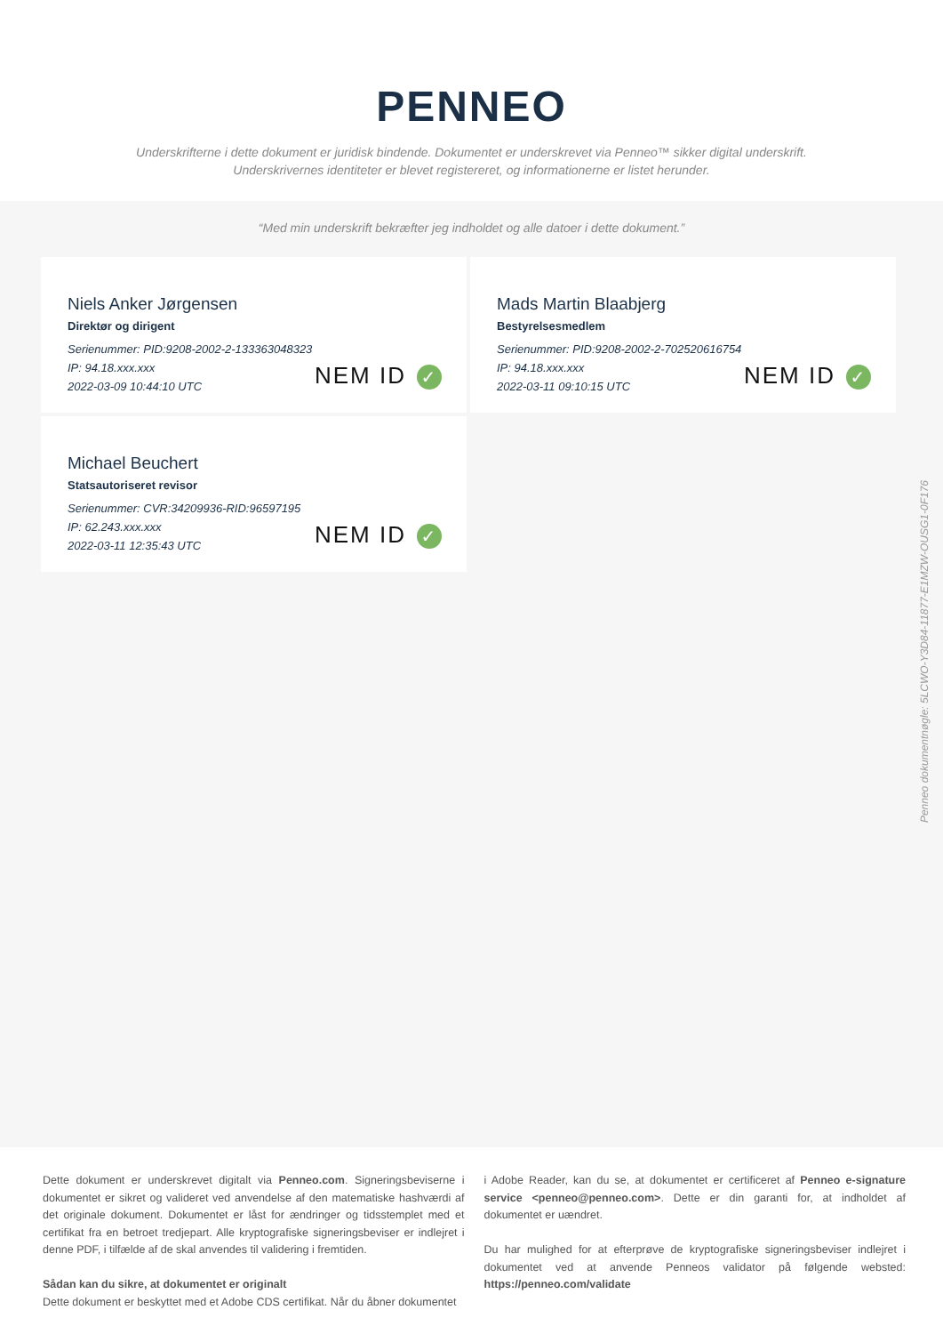PENNEO
Underskrifterne i dette dokument er juridisk bindende. Dokumentet er underskrevet via Penneo™ sikker digital underskrift.
Underskrivernes identiteter er blevet registereret, og informationerne er listet herunder.
“Med min underskrift bekræfter jeg indholdet og alle datoer i dette dokument.”
Niels Anker Jørgensen
Direktør og dirigent
Serienummer: PID:9208-2002-2-133363048323
IP: 94.18.xxx.xxx
2022-03-09 10:44:10 UTC
NEM ID ✓
Mads Martin Blaabjerg
Bestyrelsesmedlem
Serienummer: PID:9208-2002-2-702520616754
IP: 94.18.xxx.xxx
2022-03-11 09:10:15 UTC
NEM ID ✓
Michael Beuchert
Statsautoriseret revisor
Serienummer: CVR:34209936-RID:96597195
IP: 62.243.xxx.xxx
2022-03-11 12:35:43 UTC
NEM ID ✓
Penneo dokumentnøgle: 5LCWO-Y3D84-11877-E1MZW-OUSG1-0F176
Dette dokument er underskrevet digitalt via Penneo.com. Signeringsbeviserne i dokumentet er sikret og valideret ved anvendelse af den matematiske hashværdi af det originale dokument. Dokumentet er låst for ændringer og tidsstemplet med et certifikat fra en betroet tredjepart. Alle kryptografiske signeringsbeviser er indlejret i denne PDF, i tilfælde af de skal anvendes til validering i fremtiden.
Sådan kan du sikre, at dokumentet er originalt
Dette dokument er beskyttet med et Adobe CDS certifikat. Når du åbner dokumentet
i Adobe Reader, kan du se, at dokumentet er certificeret af Penneo e-signature service <penneo@penneo.com>. Dette er din garanti for, at indholdet af dokumentet er uændret.
Du har mulighed for at efterprøve de kryptografiske signeringsbeviser indlejret i dokumentet ved at anvende Penneos validator på følgende websted: https://penneo.com/validate